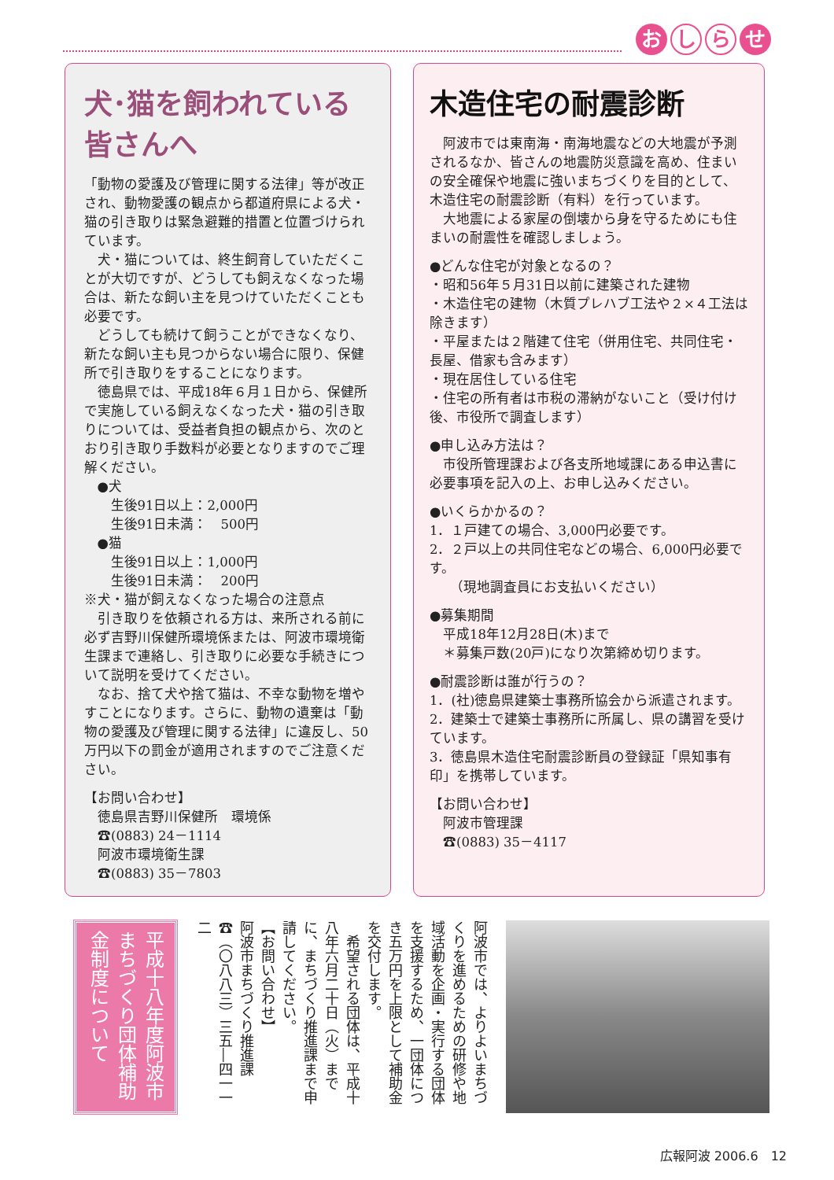お し ら せ
犬･猫を飼われている皆さんへ
「動物の愛護及び管理に関する法律」等が改正され、動物愛護の観点から都道府県による犬・猫の引き取りは緊急避難的措置と位置づけられています。
犬・猫については、終生飼育していただくことが大切ですが、どうしても飼えなくなった場合は、新たな飼い主を見つけていただくことも必要です。
どうしても続けて飼うことができなくなり、新たな飼い主も見つからない場合に限り、保健所で引き取りをすることになります。
徳島県では、平成18年６月１日から、保健所で実施している飼えなくなった犬・猫の引き取りについては、受益者負担の観点から、次のとおり引き取り手数料が必要となりますのでご理解ください。
●犬
　生後91日以上：2,000円
　生後91日未満：　500円
●猫
　生後91日以上：1,000円
　生後91日未満：　200円
※犬・猫が飼えなくなった場合の注意点
引き取りを依頼される方は、来所される前に必ず吉野川保健所環境係または、阿波市環境衛生課まで連絡し、引き取りに必要な手続きについて説明を受けてください。
なお、捨て犬や捨て猫は、不幸な動物を増やすことになります。さらに、動物の遺棄は「動物の愛護及び管理に関する法律」に違反し、50万円以下の罰金が適用されますのでご注意ください。
【お問い合わせ】
　徳島県吉野川保健所　環境係
　☎(0883) 24－1114
　阿波市環境衛生課
　☎(0883) 35－7803
木造住宅の耐震診断
阿波市では東南海・南海地震などの大地震が予測されるなか、皆さんの地震防災意識を高め、住まいの安全確保や地震に強いまちづくりを目的として、木造住宅の耐震診断（有料）を行っています。
大地震による家屋の倒壊から身を守るためにも住まいの耐震性を確認しましょう。
●どんな住宅が対象となるの？
・昭和56年５月31日以前に建築された建物
・木造住宅の建物（木質プレハブ工法や２×４工法は除きます）
・平屋または２階建て住宅（併用住宅、共同住宅・長屋、借家も含みます）
・現在居住している住宅
・住宅の所有者は市税の滞納がないこと（受け付け後、市役所で調査します）
●申し込み方法は？
市役所管理課および各支所地域課にある申込書に必要事項を記入の上、お申し込みください。
●いくらかかるの？
1．１戸建ての場合、3,000円必要です。
2．２戸以上の共同住宅などの場合、6,000円必要です。
　　（現地調査員にお支払いください）
●募集期間
　平成18年12月28日(木)まで
　＊募集戸数(20戸)になり次第締め切ります。
●耐震診断は誰が行うの？
1．(社)徳島県建築士事務所協会から派遣されます。
2．建築士で建築士事務所に所属し、県の講習を受けています。
3．徳島県木造住宅耐震診断員の登録証「県知事有印」を携帯しています。
【お問い合わせ】
　阿波市管理課
　☎(0883) 35－4117
平成十八年度阿波市まちづくり団体補助金制度について
阿波市では、よりよいまちづくりを進めるための研修や地域活動を企画・実行する団体を支援するため、一団体につき五万円を上限として補助金を交付します。
　希望される団体は、平成十八年六月二十日（火）までに、まちづくり推進課まで申請してください。
【お問い合わせ】
阿波市まちづくり推進課
☎（〇八八三）三五―四一一二
広報阿波 2006.6　12